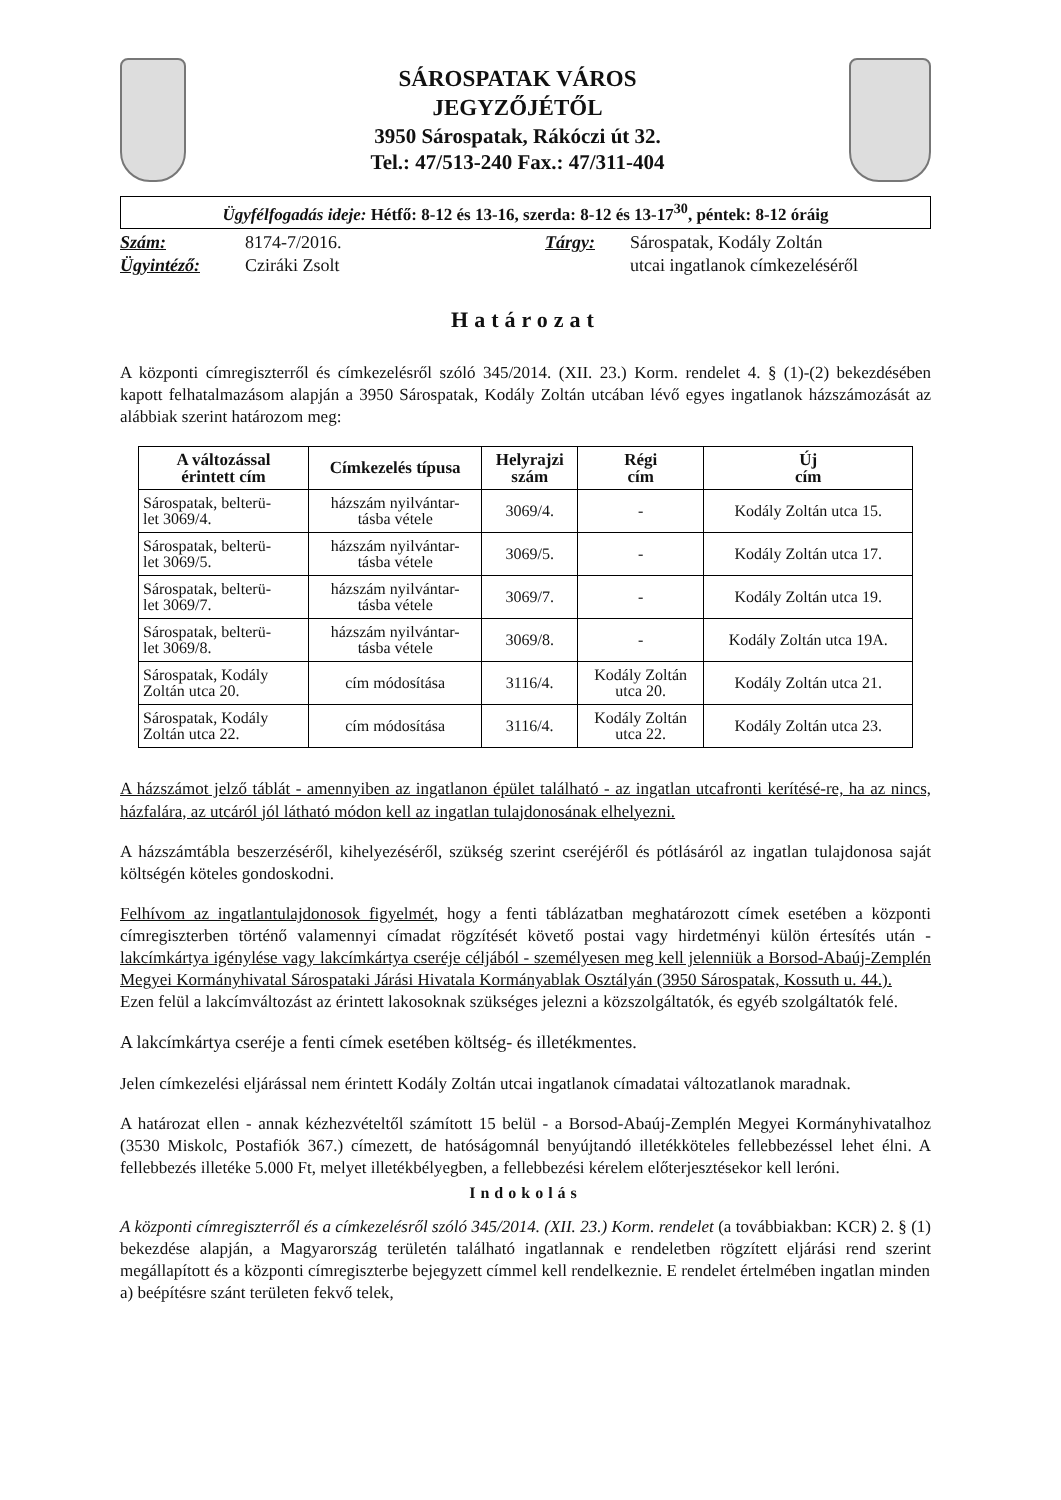SÁROSPATAK VÁROS
JEGYZŐJÉTŐL
3950 Sárospatak, Rákóczi út 32.
Tel.: 47/513-240 Fax.: 47/311-404
Ügyfélfogadás ideje: Hétfő: 8-12 és 13-16, szerda: 8-12 és 13-17<sup>30</sup>, péntek: 8-12 óráig
Szám: 8174-7/2016. Tárgy: Sárospatak, Kodály Zoltán Ügyintéző: Cziráki Zsolt utcai ingatlanok címkezeléséről
Határozat
A központi címregiszterről és címkezelésről szóló 345/2014. (XII. 23.) Korm. rendelet 4. § (1)-(2) bekezdésében kapott felhatalmazásom alapján a 3950 Sárospatak, Kodály Zoltán utcában lévő egyes ingatlanok házszámozását az alábbiak szerint határozom meg:
| A változással érintett cím | Címkezelés típusa | Helyrajzi szám | Régi cím | Új cím |
| --- | --- | --- | --- | --- |
| Sárospatak, belterü- let 3069/4. | házszám nyilvántar- tásba vétele | 3069/4. | - | Kodály Zoltán utca 15. |
| Sárospatak, belterü- let 3069/5. | házszám nyilvántar- tásba vétele | 3069/5. | - | Kodály Zoltán utca 17. |
| Sárospatak, belterü- let 3069/7. | házszám nyilvántar- tásba vétele | 3069/7. | - | Kodály Zoltán utca 19. |
| Sárospatak, belterü- let 3069/8. | házszám nyilvántar- tásba vétele | 3069/8. | - | Kodály Zoltán utca 19A. |
| Sárospatak, Kodály Zoltán utca 20. | cím módosítása | 3116/4. | Kodály Zoltán utca 20. | Kodály Zoltán utca 21. |
| Sárospatak, Kodály Zoltán utca 22. | cím módosítása | 3116/4. | Kodály Zoltán utca 22. | Kodály Zoltán utca 23. |
A házszámot jelző táblát - amennyiben az ingatlanon épület található - az ingatlan utcafronti kerítésé-re, ha az nincs, házfalára, az utcáról jól látható módon kell az ingatlan tulajdonosának elhelyezni.
A házszámtábla beszerzéséről, kihelyezéséről, szükség szerint cseréjéről és pótlásáról az ingatlan tulajdonosa saját költségén köteles gondoskodni.
Felhívom az ingatlantulajdonosok figyelmét, hogy a fenti táblázatban meghatározott címek esetében a központi címregiszterben történő valamennyi címadat rögzítését követő postai vagy hirdetményi külön értesítés után - lakcímkártya igénylése vagy lakcímkártya cseréje céljából - személyesen meg kell jelenniük a Borsod-Abaúj-Zemplén Megyei Kormányhivatal Sárospataki Járási Hivatala Kormányablak Osztályán (3950 Sárospatak, Kossuth u. 44.).
Ezen felül a lakcímváltozást az érintett lakosoknak szükséges jelezni a közszolgáltatók, és egyéb szolgáltatók felé.
A lakcímkártya cseréje a fenti címek esetében költség- és illetékmentes.
Jelen címkezelési eljárással nem érintett Kodály Zoltán utcai ingatlanok címadatai változatlanok maradnak.
A határozat ellen - annak kézhezvételtől számított 15 belül - a Borsod-Abaúj-Zemplén Megyei Kormányhivatalhoz (3530 Miskolc, Postafiók 367.) címezett, de hatóságomnál benyújtandó illetékköteles fellebbezéssel lehet élni. A fellebbezés illetéke 5.000 Ft, melyet illetékbélyegben, a fellebbezési kérelem előterjesztésekor kell leróni.
Indokolás
A központi címregiszterről és a címkezelésről szóló 345/2014. (XII. 23.) Korm. rendelet (a továbbiakban: KCR) 2. § (1) bekezdése alapján, a Magyarország területén található ingatlannak e rendeletben rögzített eljárási rend szerint megállapított és a központi címregiszterbe bejegyzett címmel kell rendelkeznie. E rendelet értelmében ingatlan minden
a) beépítésre szánt területen fekvő telek,